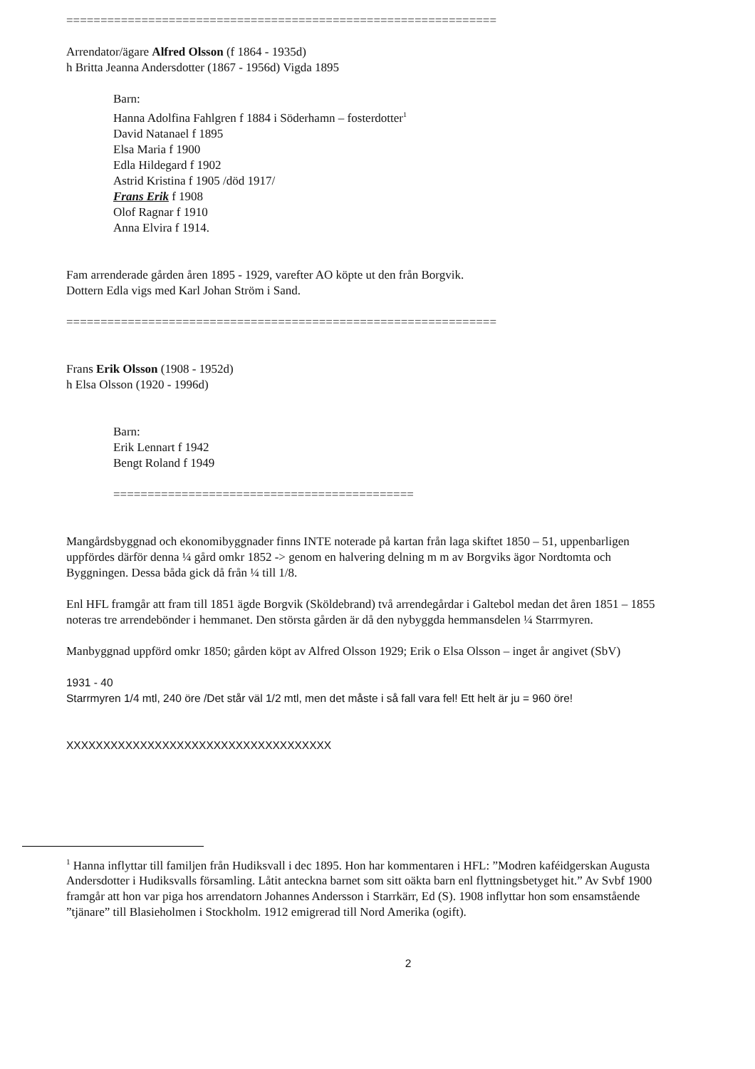===============================================================
Arrendator/ägare Alfred Olsson (f 1864 - 1935d)
h Britta Jeanna Andersdotter (1867 - 1956d) Vigda 1895
Barn:
Hanna Adolfina Fahlgren f 1884 i Söderhamn – fosterdotter<sup>1</sup>
David Natanael f 1895
Elsa Maria f 1900
Edla Hildegard f 1902
Astrid Kristina f 1905 /död 1917/
Frans Erik f 1908
Olof Ragnar f 1910
Anna Elvira f 1914.
Fam arrenderade gården åren 1895 - 1929, varefter AO köpte ut den från Borgvik.
Dottern Edla vigs med Karl Johan Ström i Sand.
===============================================================
Frans Erik Olsson (1908 - 1952d)
h Elsa Olsson (1920 - 1996d)
Barn:
Erik Lennart f 1942
Bengt Roland f 1949
============================================
Mangårdsbyggnad och ekonomibyggnader finns INTE noterade på kartan från laga skiftet 1850 – 51, uppenbarligen uppfördes därför denna ¼ gård omkr 1852 -> genom en halvering delning m m av Borgviks ägor Nordtomta och Byggningen. Dessa båda gick då från ¼ till 1/8.
Enl HFL framgår att fram till 1851 ägde Borgvik (Sköldebrand) två arrendegårdar i Galtebol medan det åren 1851 – 1855 noteras tre arrendebönder i hemmanet. Den största gården är då den nybyggda hemmansdelen ¼ Starrmyren.
Manbyggnad uppförd omkr 1850; gården köpt av Alfred Olsson 1929; Erik o Elsa Olsson – inget år angivet (SbV)
1931 - 40
Starrmyren 1/4 mtl, 240 öre /Det står väl 1/2 mtl, men det måste i så fall vara fel! Ett helt är ju = 960 öre!
XXXXXXXXXXXXXXXXXXXXXXXXXXXXXXXXXXXX
<sup>1</sup> Hanna inflyttar till familjen från Hudiksvall i dec 1895. Hon har kommentaren i HFL: ”Modren kaféidgerskan Augusta Andersdotter i Hudiksvalls församling. Låtit anteckna barnet som sitt oäkta barn enl flyttningsbetyget hit.” Av Svbf 1900 framgår att hon var piga hos arrendatorn Johannes Andersson i Starrkärr, Ed (S). 1908 inflyttar hon som ensamstående ”tjänare” till Blasieholmen i Stockholm. 1912 emigrerad till Nord Amerika (ogift).
2